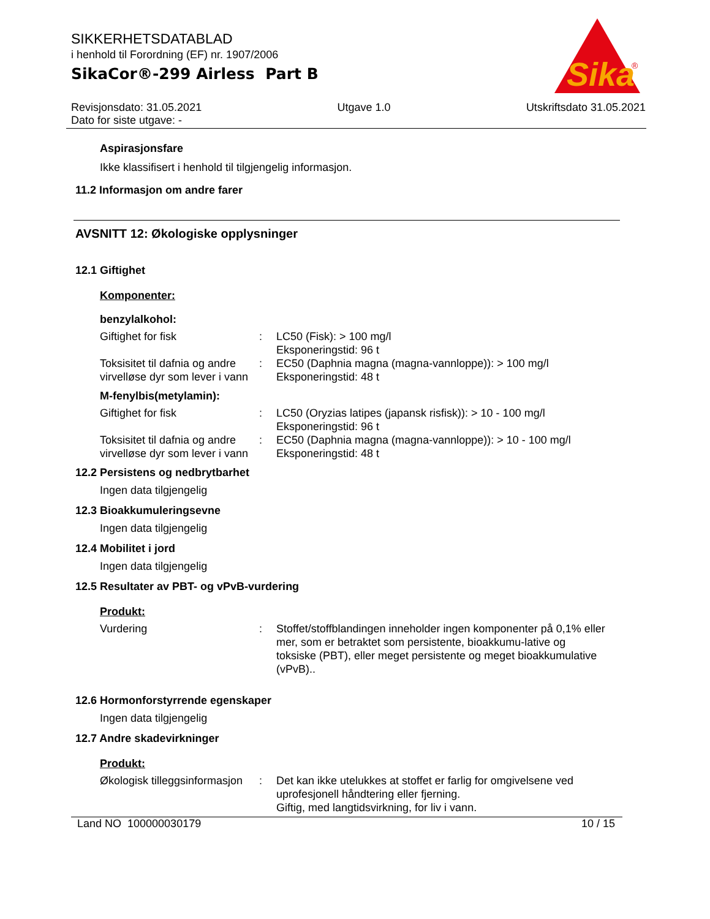Sika
®
SIKKERHETSDATABLAD
i henhold til Forordning (EF) nr. 1907/2006
SikaCor®-299 Airless Part B
Revisjonsdato: 31.05.2021
Dato for siste utgave: - Utgave 1.0 Utskriftsdato 31.05.2021
Aspirasjonsfare
Ikke klassifisert i henhold til tilgjengelig informasjon.
11.2 Informasjon om andre farer
AVSNITT 12: Økologiske opplysninger
12.1 Giftighet
Komponenter:
benzylalkohol:
| Giftighet for fisk | : | LC50 (Fisk): > 100 mg/l Eksponeringstid: 96 t |
| Toksisitet til dafnia og andre virvelløse dyr som lever i vann | : | EC50 (Daphnia magna (magna-vannloppe)): > 100 mg/l Eksponeringstid: 48 t |
M-fenylbis(metylamin):
| Giftighet for fisk | : | LC50 (Oryzias latipes (japansk risfisk)): > 10 - 100 mg/l Eksponeringstid: 96 t |
| Toksisitet til dafnia og andre virvelløse dyr som lever i vann | : | EC50 (Daphnia magna (magna-vannloppe)): > 10 - 100 mg/l Eksponeringstid: 48 t |
12.2 Persistens og nedbrytbarhet
Ingen data tilgjengelig
12.3 Bioakkumuleringsevne
Ingen data tilgjengelig
12.4 Mobilitet i jord
Ingen data tilgjengelig
12.5 Resultater av PBT- og vPvB-vurdering
Produkt:
| Vurdering | : | Stoffet/stoffblandingen inneholder ingen komponenter på 0,1% eller mer, som er betraktet som persistente, bioakkumu-lative og toksiske (PBT), eller meget persistente og meget bioakkumulative (vPvB).. |
12.6 Hormonforstyrrende egenskaper
Ingen data tilgjengelig
12.7 Andre skadevirkninger
Produkt:
| Økologisk tilleggsinformasjon | : | Det kan ikke utelukkes at stoffet er farlig for omgivelsene ved uprofesjonell håndtering eller fjerning. Giftig, med langtidsvirkning, for liv i vann. |
Land NO 100000030179 10 / 15